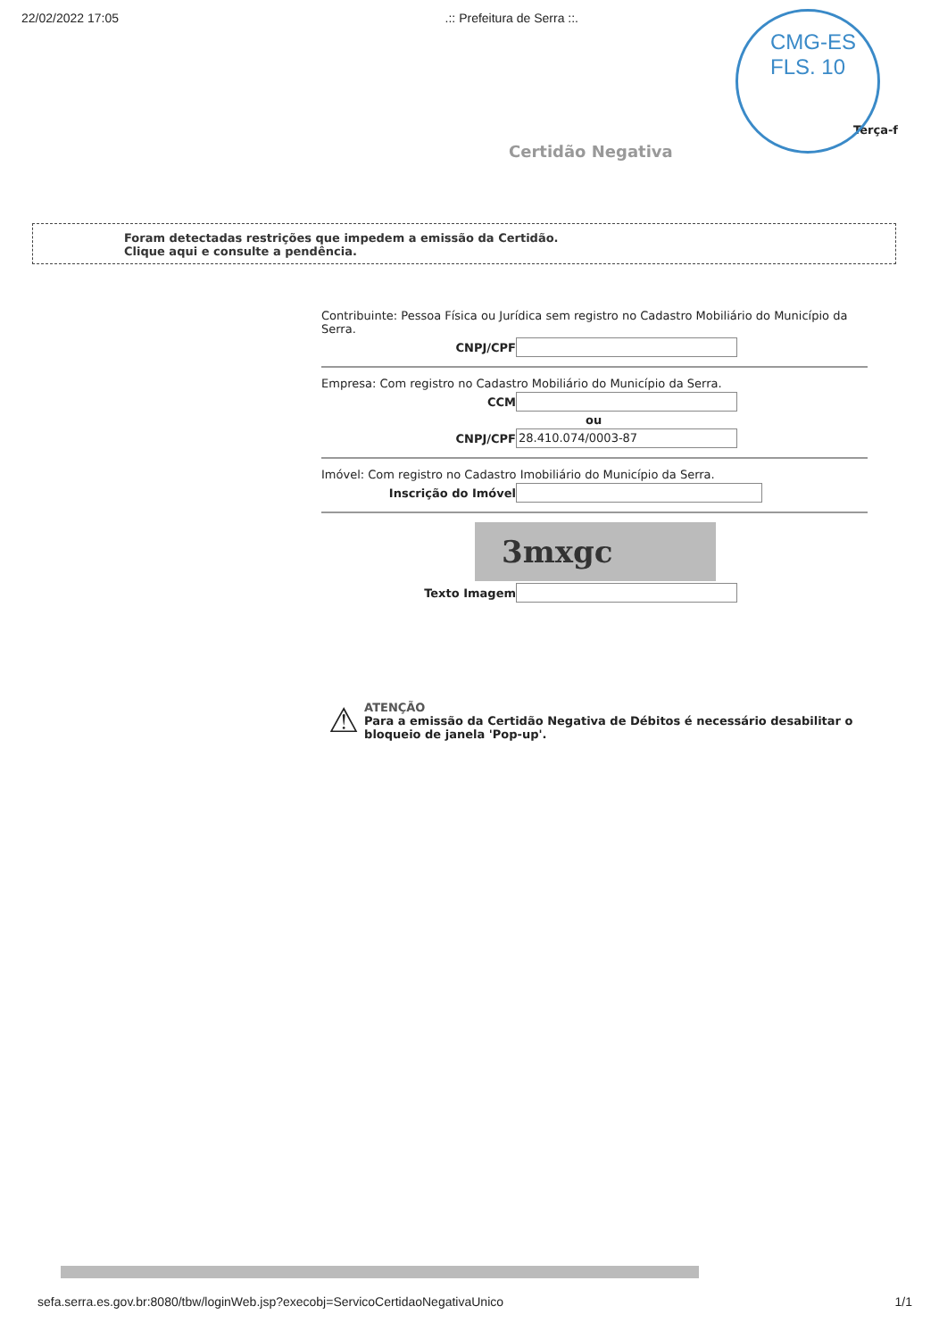22/02/2022 17:05.:: Prefeitura de Serra ::.
CMG-ES
FLS. 10
Terça-f
Certidão Negativa
Foram detectadas restrições que impedem a emissão da Certidão.
Clique aqui e consulte a pendência.
Contribuinte: Pessoa Física ou Jurídica sem registro no Cadastro Mobiliário do Município da Serra.
CNPJ/CPF
Empresa: Com registro no Cadastro Mobiliário do Município da Serra.
CCM
ou
CNPJ/CPF
28.410.074/0003-87
Imóvel: Com registro no Cadastro Imobiliário do Município da Serra.
Inscrição do Imóvel
3mxgc
Texto Imagem
⚠
ATENÇÃO
Para a emissão da Certidão Negativa de Débitos é necessário desabilitar o bloqueio de janela 'Pop-up'.
sefa.serra.es.gov.br:8080/tbw/loginWeb.jsp?execobj=ServicoCertidaoNegativaUnico 1/1